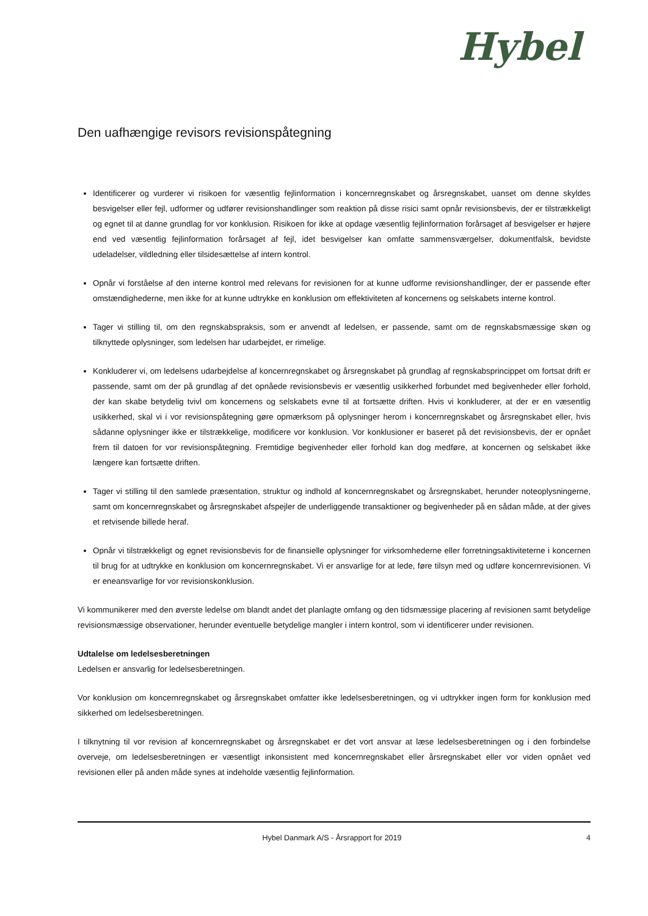Hybel
Den uafhængige revisors revisionspåtegning
Identificerer og vurderer vi risikoen for væsentlig fejlinformation i koncernregnskabet og årsregnskabet, uanset om denne skyldes besvigelser eller fejl, udformer og udfører revisionshandlinger som reaktion på disse risici samt opnår revisionsbevis, der er tilstrækkeligt og egnet til at danne grundlag for vor konklusion. Risikoen for ikke at opdage væsentlig fejlinformation forårsaget af besvigelser er højere end ved væsentlig fejlinformation forårsaget af fejl, idet besvigelser kan omfatte sammensværgelser, dokumentfalsk, bevidste udeladelser, vildledning eller tilsidesættelse af intern kontrol.
Opnår vi forståelse af den interne kontrol med relevans for revisionen for at kunne udforme revisionshandlinger, der er passende efter omstændighederne, men ikke for at kunne udtrykke en konklusion om effektiviteten af koncernens og selskabets interne kontrol.
Tager vi stilling til, om den regnskabspraksis, som er anvendt af ledelsen, er passende, samt om de regnskabsmæssige skøn og tilknyttede oplysninger, som ledelsen har udarbejdet, er rimelige.
Konkluderer vi, om ledelsens udarbejdelse af koncernregnskabet og årsregnskabet på grundlag af regnskabsprincippet om fortsat drift er passende, samt om der på grundlag af det opnåede revisionsbevis er væsentlig usikkerhed forbundet med begivenheder eller forhold, der kan skabe betydelig tvivl om koncernens og selskabets evne til at fortsætte driften. Hvis vi konkluderer, at der er en væsentlig usikkerhed, skal vi i vor revisionspåtegning gøre opmærksom på oplysninger herom i koncernregnskabet og årsregnskabet eller, hvis sådanne oplysninger ikke er tilstrækkelige, modificere vor konklusion. Vor konklusioner er baseret på det revisionsbevis, der er opnået frem til datoen for vor revisionspåtegning. Fremtidige begivenheder eller forhold kan dog medføre, at koncernen og selskabet ikke længere kan fortsætte driften.
Tager vi stilling til den samlede præsentation, struktur og indhold af koncernregnskabet og årsregnskabet, herunder noteoplysningerne, samt om koncernregnskabet og årsregnskabet afspejler de underliggende transaktioner og begivenheder på en sådan måde, at der gives et retvisende billede heraf.
Opnår vi tilstrækkeligt og egnet revisionsbevis for de finansielle oplysninger for virksomhederne eller forretningsaktiviteterne i koncernen til brug for at udtrykke en konklusion om koncernregnskabet. Vi er ansvarlige for at lede, føre tilsyn med og udføre koncernrevisionen. Vi er eneansvarlige for vor revisionskonklusion.
Vi kommunikerer med den øverste ledelse om blandt andet det planlagte omfang og den tidsmæssige placering af revisionen samt betydelige revisionsmæssige observationer, herunder eventuelle betydelige mangler i intern kontrol, som vi identificerer under revisionen.
Udtalelse om ledelsesberetningen
Ledelsen er ansvarlig for ledelsesberetningen.
Vor konklusion om koncernregnskabet og årsregnskabet omfatter ikke ledelsesberetningen, og vi udtrykker ingen form for konklusion med sikkerhed om ledelsesberetningen.
I tilknytning til vor revision af koncernregnskabet og årsregnskabet er det vort ansvar at læse ledelsesberetningen og i den forbindelse overveje, om ledelsesberetningen er væsentligt inkonsistent med koncernregnskabet eller årsregnskabet eller vor viden opnået ved revisionen eller på anden måde synes at indeholde væsentlig fejlinformation.
Hybel Danmark A/S - Årsrapport for 2019 4